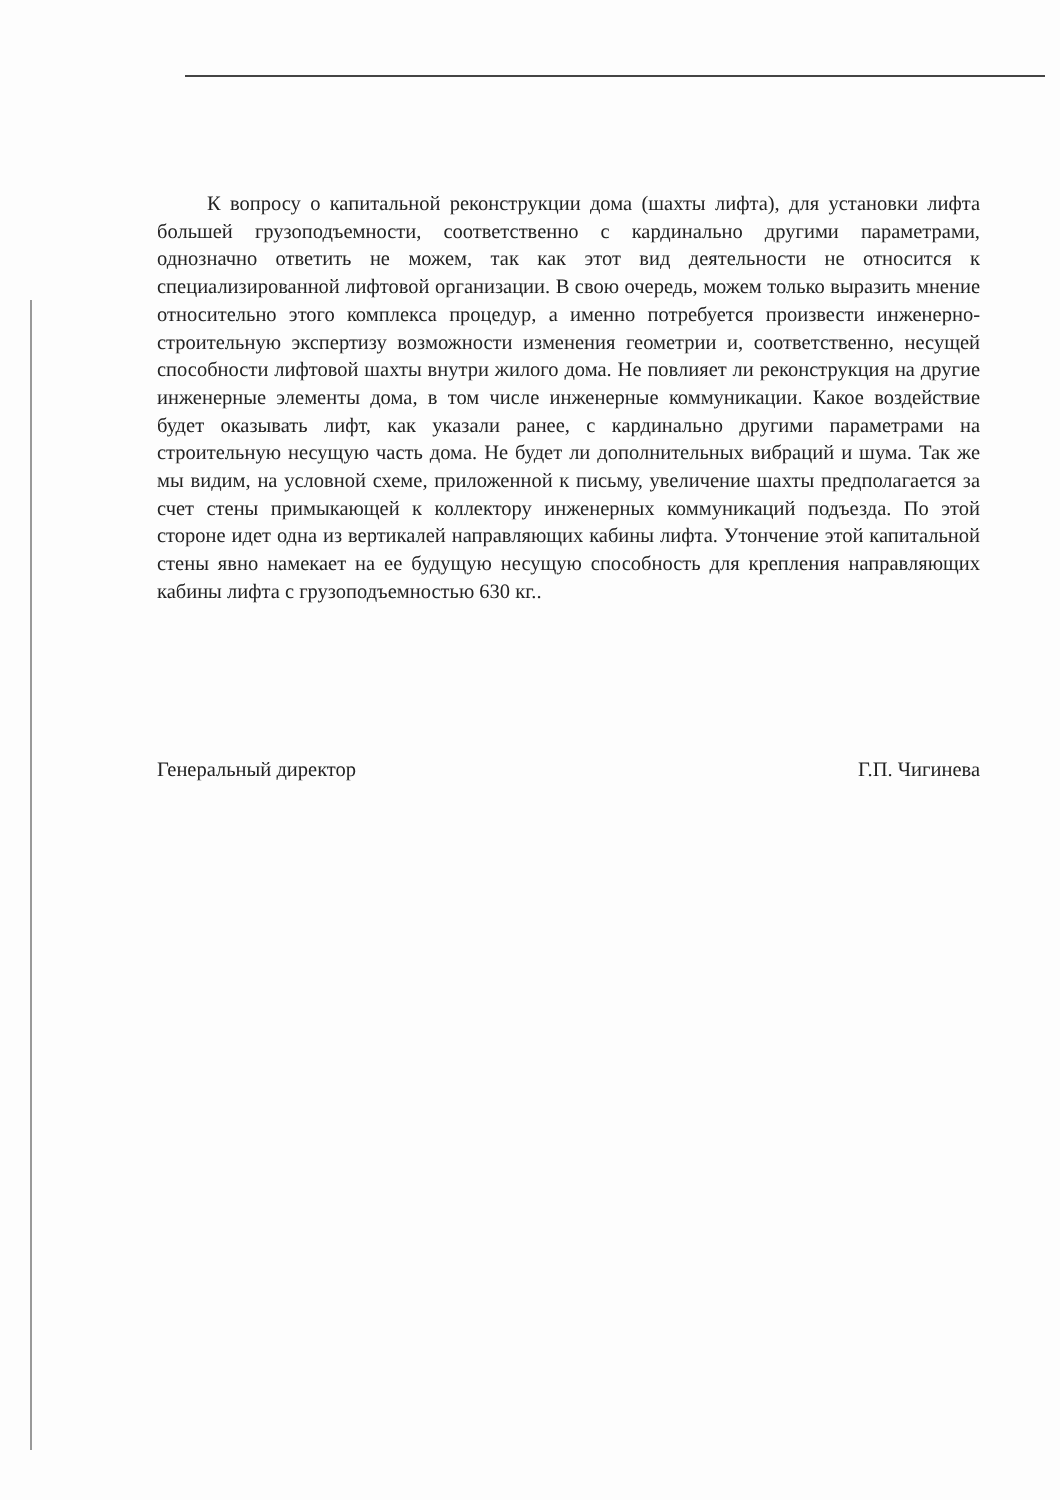К вопросу о капитальной реконструкции дома (шахты лифта), для установки лифта большей грузоподъемности, соответственно с кардинально другими параметрами, однозначно ответить не можем, так как этот вид деятельности не относится к специализированной лифтовой организации. В свою очередь, можем только выразить мнение относительно этого комплекса процедур, а именно потребуется произвести инженерно-строительную экспертизу возможности изменения геометрии и, соответственно, несущей способности лифтовой шахты внутри жилого дома. Не повлияет ли реконструкция на другие инженерные элементы дома, в том числе инженерные коммуникации. Какое воздействие будет оказывать лифт, как указали ранее, с кардинально другими параметрами на строительную несущую часть дома. Не будет ли дополнительных вибраций и шума. Так же мы видим, на условной схеме, приложенной к письму, увеличение шахты предполагается за счет стены примыкающей к коллектору инженерных коммуникаций подъезда. По этой стороне идет одна из вертикалей направляющих кабины лифта. Утончение этой капитальной стены явно намекает на ее будущую несущую способность для крепления направляющих кабины лифта с грузоподъемностью 630 кг..
Генеральный директор Г.П. Чигинева